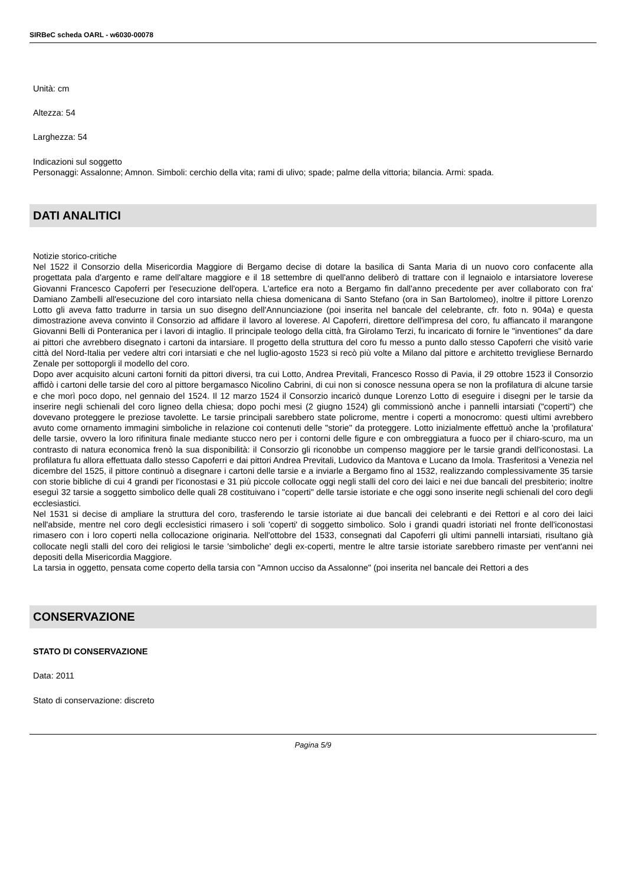SIRBeC scheda OARL - w6030-00078
Unità: cm
Altezza: 54
Larghezza: 54
Indicazioni sul soggetto
Personaggi: Assalonne; Amnon. Simboli: cerchio della vita; rami di ulivo; spade; palme della vittoria; bilancia. Armi: spada.
DATI ANALITICI
Notizie storico-critiche
Nel 1522 il Consorzio della Misericordia Maggiore di Bergamo decise di dotare la basilica di Santa Maria di un nuovo coro confacente alla progettata pala d'argento e rame dell'altare maggiore e il 18 settembre di quell'anno deliberò di trattare con il legnaiolo e intarsiatore loverese Giovanni Francesco Capoferri per l'esecuzione dell'opera. L'artefice era noto a Bergamo fin dall'anno precedente per aver collaborato con fra' Damiano Zambelli all'esecuzione del coro intarsiato nella chiesa domenicana di Santo Stefano (ora in San Bartolomeo), inoltre il pittore Lorenzo Lotto gli aveva fatto tradurre in tarsia un suo disegno dell'Annunciazione (poi inserita nel bancale del celebrante, cfr. foto n. 904a) e questa dimostrazione aveva convinto il Consorzio ad affidare il lavoro al loverese. Al Capoferri, direttore dell'impresa del coro, fu affiancato il marangone Giovanni Belli di Ponteranica per i lavori di intaglio. Il principale teologo della città, fra Girolamo Terzi, fu incaricato di fornire le "inventiones" da dare ai pittori che avrebbero disegnato i cartoni da intarsiare. Il progetto della struttura del coro fu messo a punto dallo stesso Capoferri che visitò varie città del Nord-Italia per vedere altri cori intarsiati e che nel luglio-agosto 1523 si recò più volte a Milano dal pittore e architetto trevigliese Bernardo Zenale per sottoporgli il modello del coro.
Dopo aver acquisito alcuni cartoni forniti da pittori diversi, tra cui Lotto, Andrea Previtali, Francesco Rosso di Pavia, il 29 ottobre 1523 il Consorzio affidò i cartoni delle tarsie del coro al pittore bergamasco Nicolino Cabrini, di cui non si conosce nessuna opera se non la profilatura di alcune tarsie e che morì poco dopo, nel gennaio del 1524. Il 12 marzo 1524 il Consorzio incaricò dunque Lorenzo Lotto di eseguire i disegni per le tarsie da inserire negli schienali del coro ligneo della chiesa; dopo pochi mesi (2 giugno 1524) gli commissionò anche i pannelli intarsiati ("coperti") che dovevano proteggere le preziose tavolette. Le tarsie principali sarebbero state policrome, mentre i coperti a monocromo: questi ultimi avrebbero avuto come ornamento immagini simboliche in relazione coi contenuti delle "storie" da proteggere. Lotto inizialmente effettuò anche la 'profilatura' delle tarsie, ovvero la loro rifinitura finale mediante stucco nero per i contorni delle figure e con ombreggiatura a fuoco per il chiaro-scuro, ma un contrasto di natura economica frenò la sua disponibilità: il Consorzio gli riconobbe un compenso maggiore per le tarsie grandi dell'iconostasi. La profilatura fu allora effettuata dallo stesso Capoferri e dai pittori Andrea Previtali, Ludovico da Mantova e Lucano da Imola. Trasferitosi a Venezia nel dicembre del 1525, il pittore continuò a disegnare i cartoni delle tarsie e a inviarle a Bergamo fino al 1532, realizzando complessivamente 35 tarsie con storie bibliche di cui 4 grandi per l'iconostasi e 31 più piccole collocate oggi negli stalli del coro dei laici e nei due bancali del presbiterio; inoltre eseguì 32 tarsie a soggetto simbolico delle quali 28 costituivano i "coperti" delle tarsie istoriate e che oggi sono inserite negli schienali del coro degli ecclesiastici.
Nel 1531 si decise di ampliare la struttura del coro, trasferendo le tarsie istoriate ai due bancali dei celebranti e dei Rettori e al coro dei laici nell'abside, mentre nel coro degli ecclesistici rimasero i soli 'coperti' di soggetto simbolico. Solo i grandi quadri istoriati nel fronte dell'iconostasi rimasero con i loro coperti nella collocazione originaria. Nell'ottobre del 1533, consegnati dal Capoferri gli ultimi pannelli intarsiati, risultano già collocate negli stalli del coro dei religiosi le tarsie 'simboliche' degli ex-coperti, mentre le altre tarsie istoriate sarebbero rimaste per vent'anni nei depositi della Misericordia Maggiore.
La tarsia in oggetto, pensata come coperto della tarsia con "Amnon ucciso da Assalonne" (poi inserita nel bancale dei Rettori a des
CONSERVAZIONE
STATO DI CONSERVAZIONE
Data: 2011
Stato di conservazione: discreto
Pagina 5/9